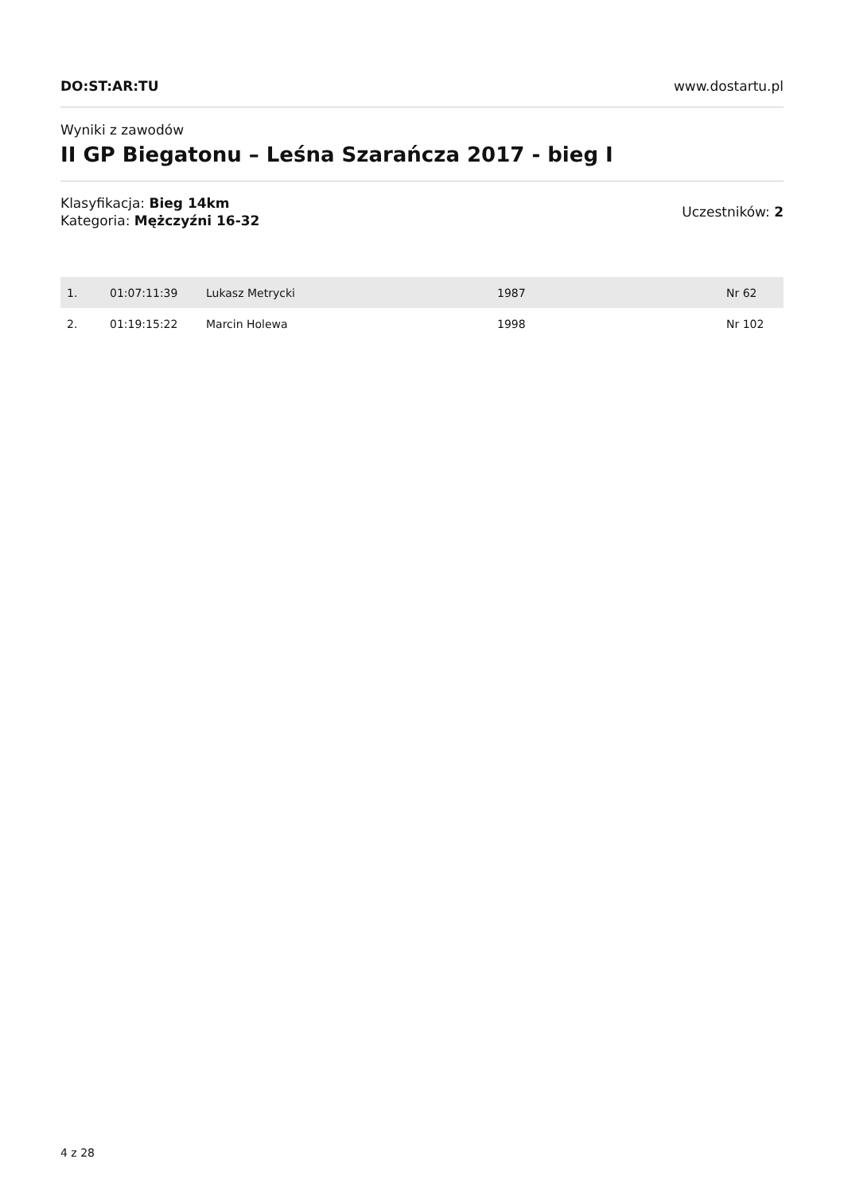DO:ST:AR:TU www.dostartu.pl
Wyniki z zawodów
II GP Biegatonu – Leśna Szarańcza 2017 - bieg I
Klasyfikacja: Bieg 14km
Kategoria: Mężczyźni 16-32
Uczestników: 2
| 1. | 01:07:11:39 | Lukasz Metrycki | 1987 | Nr 62 |
| 2. | 01:19:15:22 | Marcin Holewa | 1998 | Nr 102 |
4 z 28